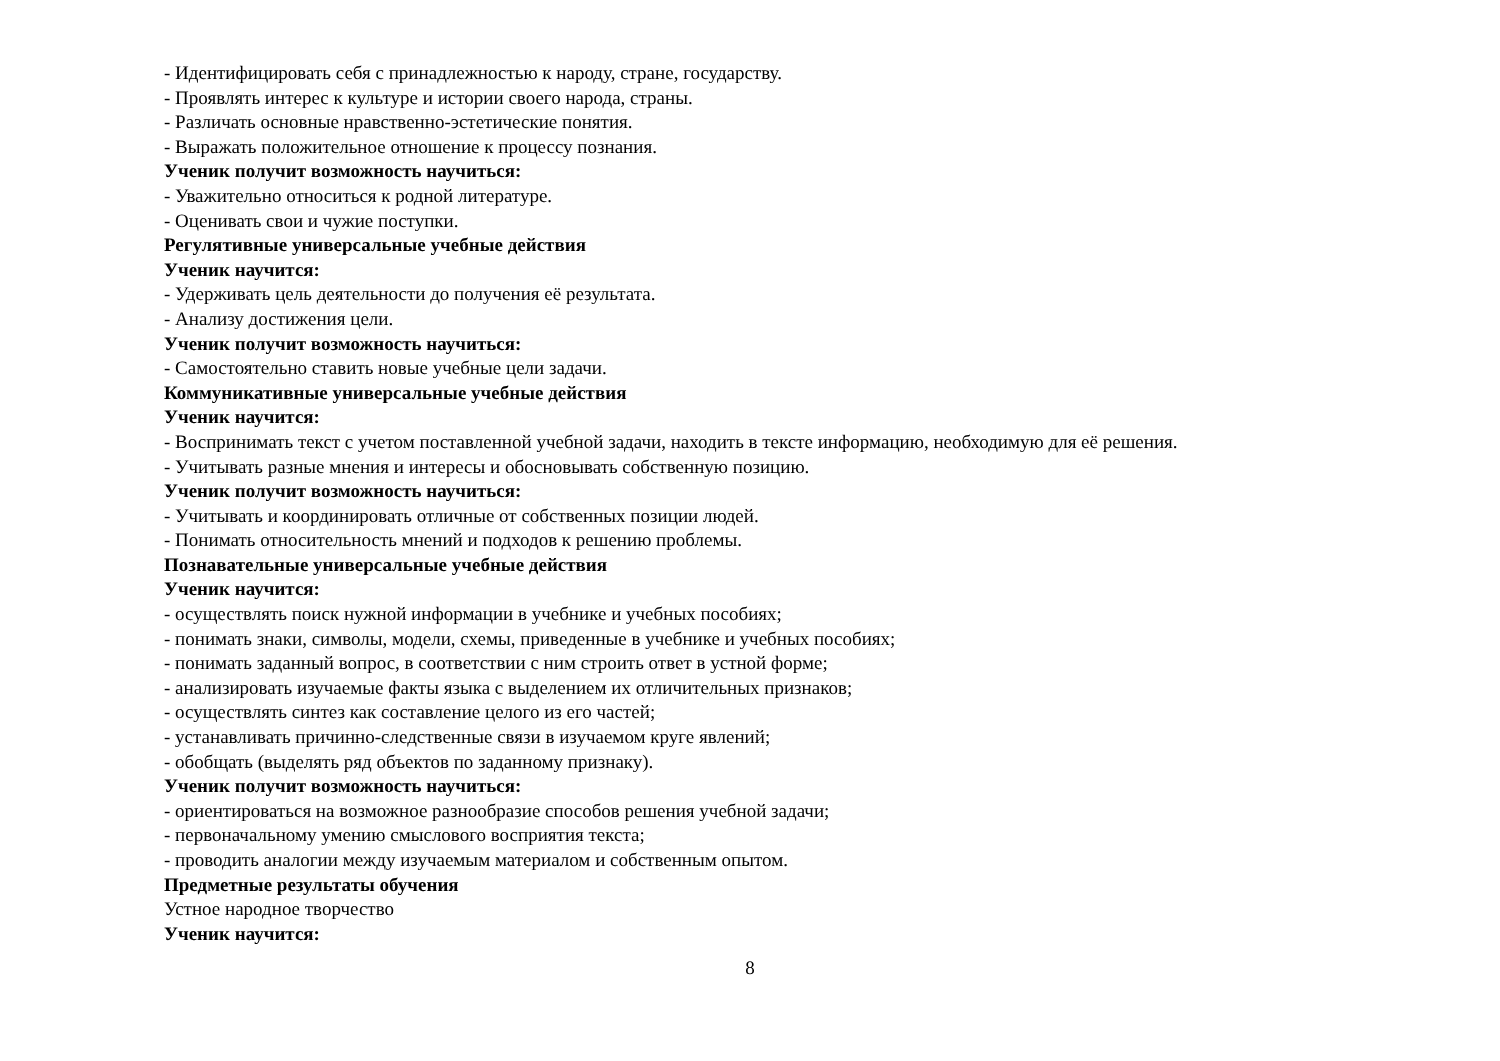- Идентифицировать себя с принадлежностью к народу, стране, государству.
- Проявлять интерес к культуре и истории своего народа, страны.
- Различать основные нравственно-эстетические понятия.
- Выражать положительное отношение к процессу познания.
Ученик получит возможность научиться:
- Уважительно относиться к родной литературе.
- Оценивать свои и чужие поступки.
Регулятивные универсальные учебные действия
Ученик научится:
- Удерживать цель деятельности до получения её результата.
- Анализу достижения цели.
Ученик получит возможность научиться:
- Самостоятельно ставить новые учебные цели задачи.
Коммуникативные универсальные учебные действия
Ученик научится:
- Воспринимать текст с учетом поставленной учебной задачи, находить в тексте информацию, необходимую для её решения.
- Учитывать разные мнения и интересы и обосновывать собственную позицию.
Ученик получит возможность научиться:
- Учитывать и координировать отличные от собственных позиции людей.
- Понимать относительность мнений и подходов к решению проблемы.
Познавательные универсальные учебные действия
Ученик научится:
- осуществлять поиск нужной информации в учебнике и учебных пособиях;
- понимать знаки, символы, модели, схемы, приведенные в учебнике и учебных пособиях;
- понимать заданный вопрос, в соответствии с ним строить ответ в устной форме;
- анализировать изучаемые факты языка с выделением их отличительных признаков;
- осуществлять синтез как составление целого из его частей;
- устанавливать причинно-следственные связи в изучаемом круге явлений;
- обобщать (выделять ряд объектов по заданному признаку).
Ученик получит возможность научиться:
- ориентироваться на возможное разнообразие способов решения учебной задачи;
- первоначальному умению смыслового восприятия текста;
- проводить аналогии между изучаемым материалом и собственным опытом.
Предметные результаты обучения
Устное народное творчество
Ученик научится:
8